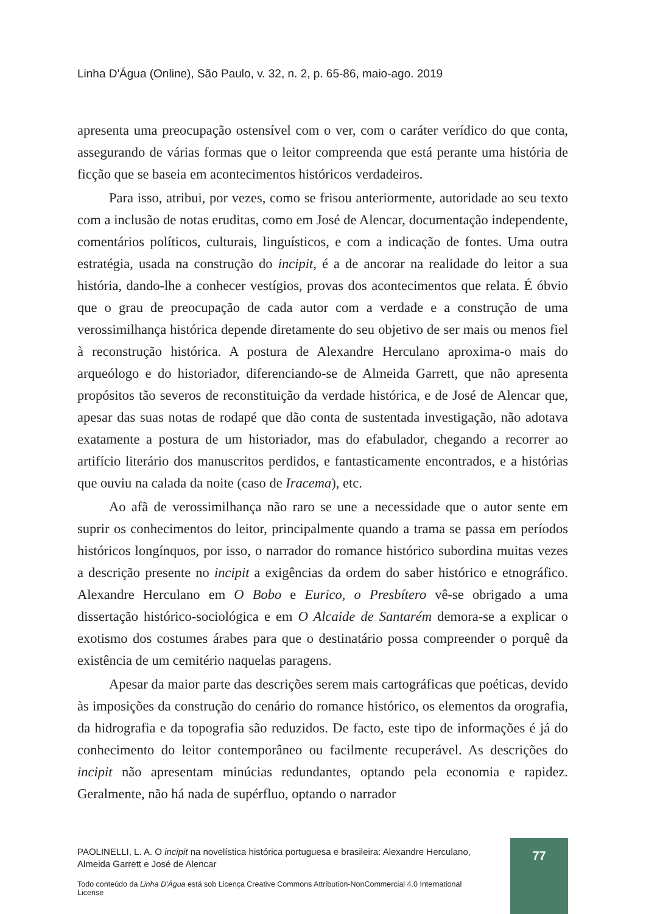Linha D'Água (Online), São Paulo, v. 32, n. 2, p. 65-86, maio-ago. 2019
apresenta uma preocupação ostensível com o ver, com o caráter verídico do que conta, assegurando de várias formas que o leitor compreenda que está perante uma história de ficção que se baseia em acontecimentos históricos verdadeiros.
Para isso, atribui, por vezes, como se frisou anteriormente, autoridade ao seu texto com a inclusão de notas eruditas, como em José de Alencar, documentação independente, comentários políticos, culturais, linguísticos, e com a indicação de fontes. Uma outra estratégia, usada na construção do incipit, é a de ancorar na realidade do leitor a sua história, dando-lhe a conhecer vestígios, provas dos acontecimentos que relata. É óbvio que o grau de preocupação de cada autor com a verdade e a construção de uma verossimilhança histórica depende diretamente do seu objetivo de ser mais ou menos fiel à reconstrução histórica. A postura de Alexandre Herculano aproxima-o mais do arqueólogo e do historiador, diferenciando-se de Almeida Garrett, que não apresenta propósitos tão severos de reconstituição da verdade histórica, e de José de Alencar que, apesar das suas notas de rodapé que dão conta de sustentada investigação, não adotava exatamente a postura de um historiador, mas do efabulador, chegando a recorrer ao artifício literário dos manuscritos perdidos, e fantasticamente encontrados, e a histórias que ouviu na calada da noite (caso de Iracema), etc.
Ao afã de verossimilhança não raro se une a necessidade que o autor sente em suprir os conhecimentos do leitor, principalmente quando a trama se passa em períodos históricos longínquos, por isso, o narrador do romance histórico subordina muitas vezes a descrição presente no incipit a exigências da ordem do saber histórico e etnográfico. Alexandre Herculano em O Bobo e Eurico, o Presbítero vê-se obrigado a uma dissertação histórico-sociológica e em O Alcaide de Santarém demora-se a explicar o exotismo dos costumes árabes para que o destinatário possa compreender o porquê da existência de um cemitério naquelas paragens.
Apesar da maior parte das descrições serem mais cartográficas que poéticas, devido às imposições da construção do cenário do romance histórico, os elementos da orografia, da hidrografia e da topografia são reduzidos. De facto, este tipo de informações é já do conhecimento do leitor contemporâneo ou facilmente recuperável. As descrições do incipit não apresentam minúcias redundantes, optando pela economia e rapidez. Geralmente, não há nada de supérfluo, optando o narrador
PAOLINELLI, L. A. O incipit na novelística histórica portuguesa e brasileira: Alexandre Herculano, Almeida Garrett e José de Alencar
Todo conteúdo da Linha D'Água está sob Licença Creative Commons Attribution-NonCommercial 4.0 International License
77